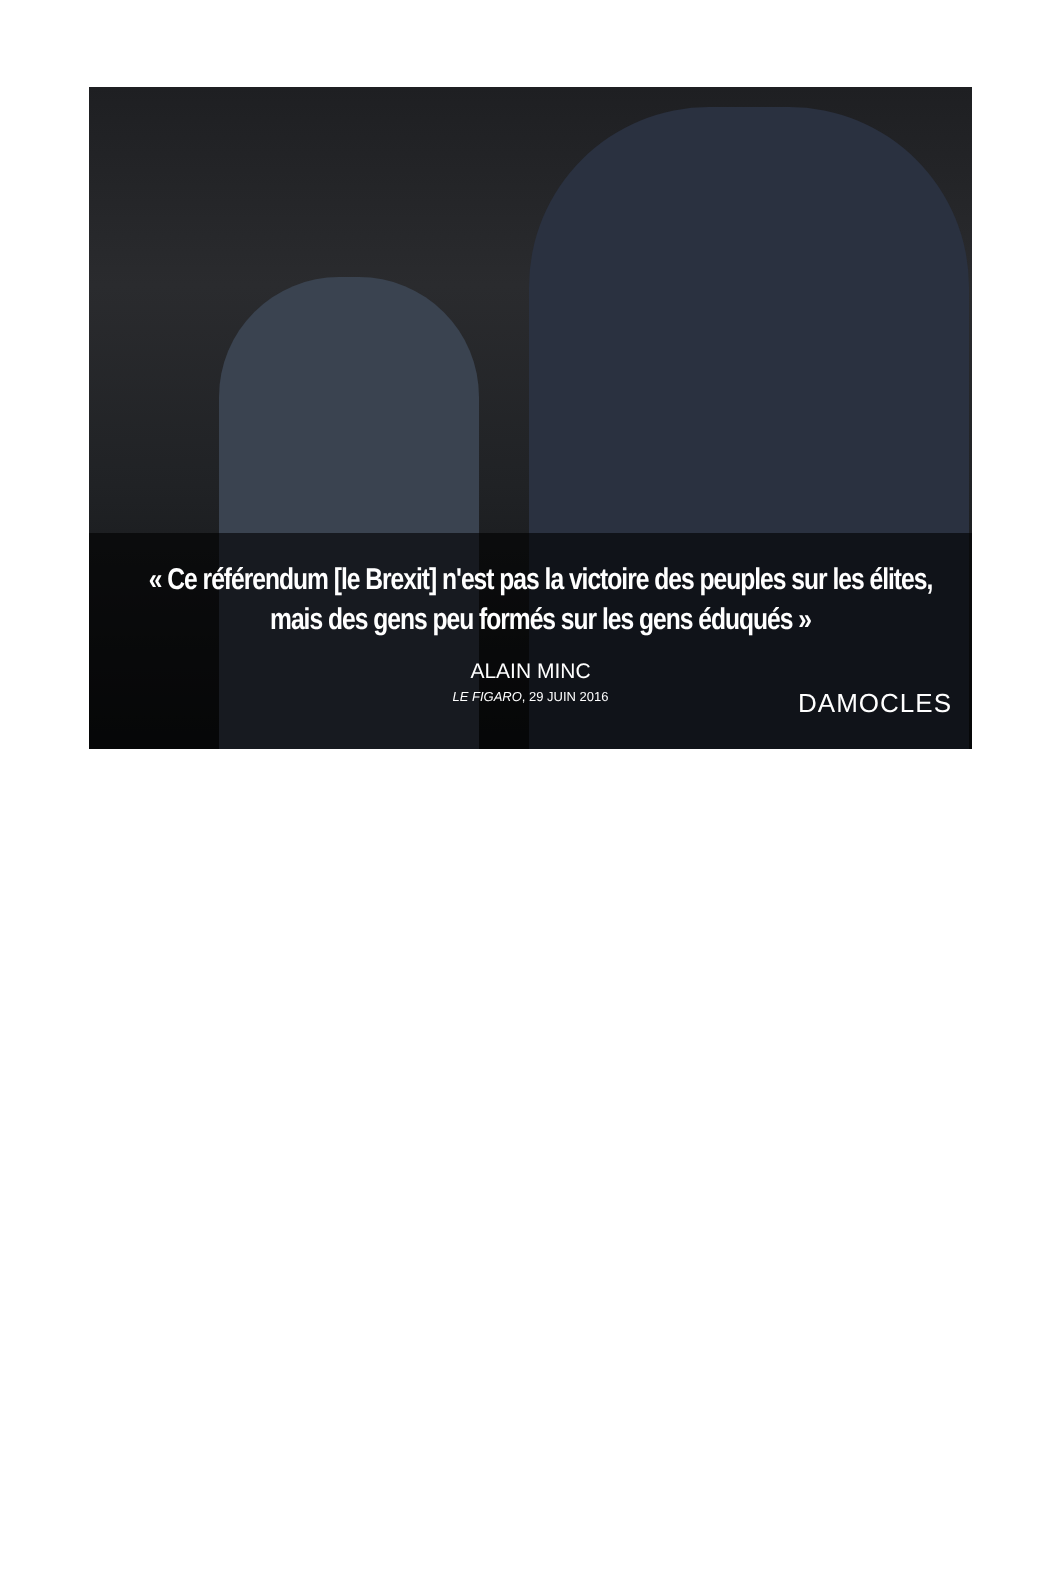« Ce référendum [le Brexit] n'est pas la victoire des peuples sur les élites, mais des gens peu formés sur les gens éduqués »
ALAIN MINC
LE FIGARO, 29 JUIN 2016
DAMOCLES